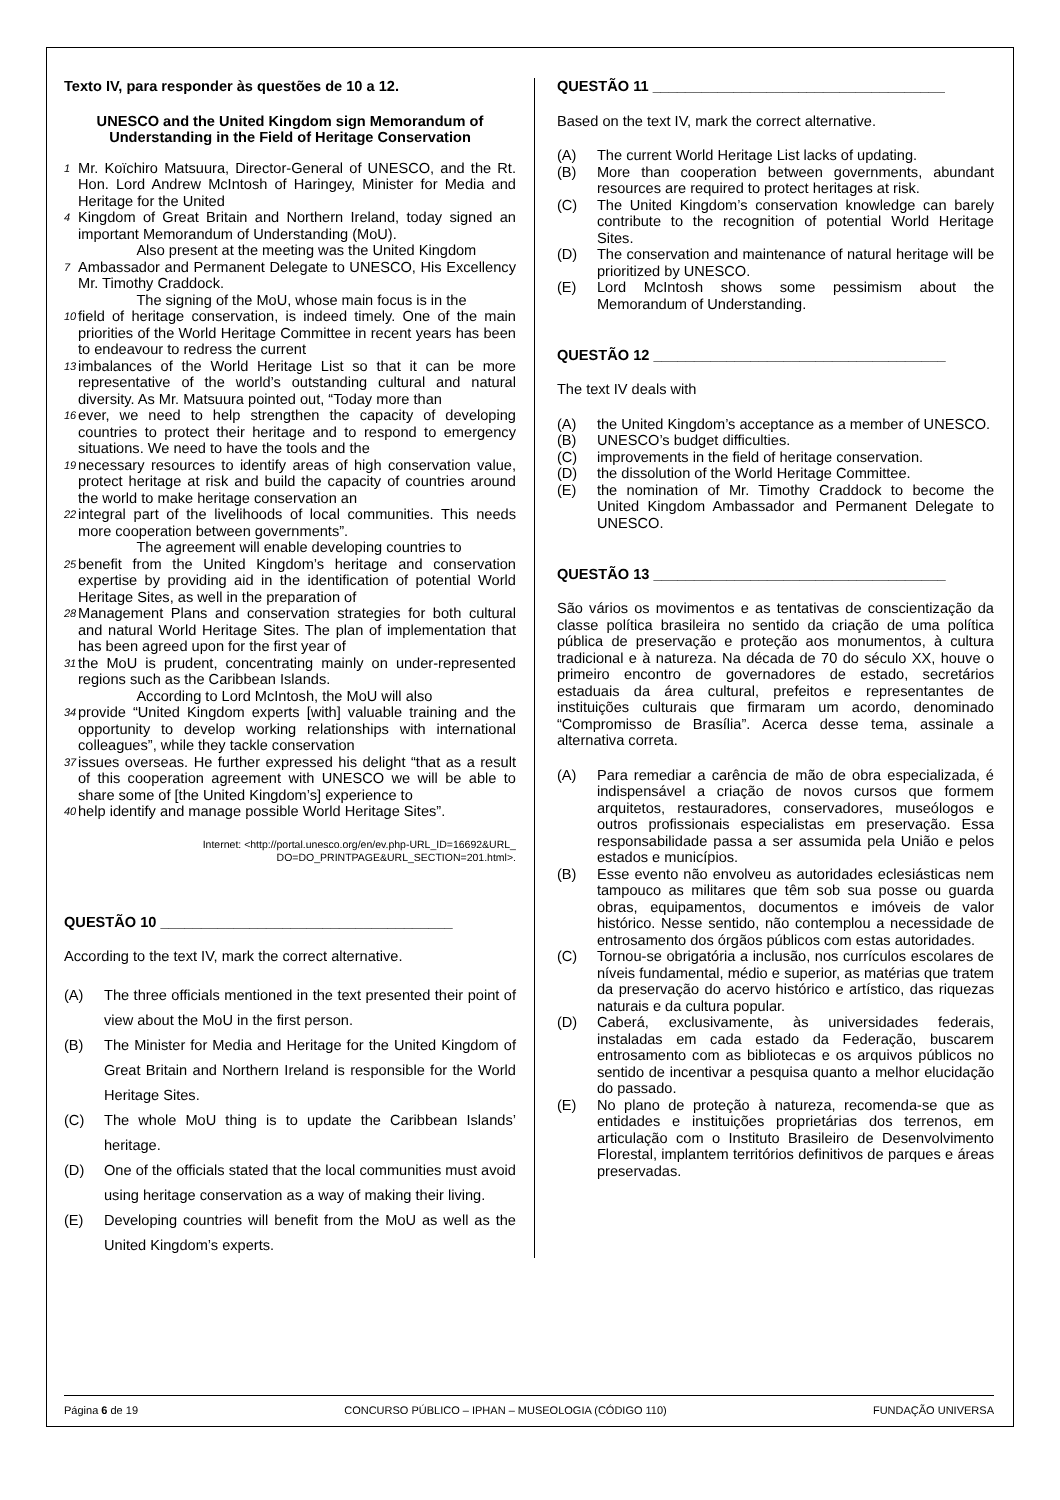Texto IV, para responder às questões de 10 a 12.
UNESCO and the United Kingdom sign Memorandum of Understanding in the Field of Heritage Conservation
1 Mr. Koïchiro Matsuura, Director-General of UNESCO, and the Rt. Hon. Lord Andrew McIntosh of Haringey, Minister for Media and Heritage for the United
4 Kingdom of Great Britain and Northern Ireland, today signed an important Memorandum of Understanding (MoU).
    Also present at the meeting was the United Kingdom
7 Ambassador and Permanent Delegate to UNESCO, His Excellency Mr. Timothy Craddock.
    The signing of the MoU, whose main focus is in the
10 field of heritage conservation, is indeed timely. One of the main priorities of the World Heritage Committee in recent years has been to endeavour to redress the current
13 imbalances of the World Heritage List so that it can be more representative of the world’s outstanding cultural and natural diversity. As Mr. Matsuura pointed out, “Today more than
16 ever, we need to help strengthen the capacity of developing countries to protect their heritage and to respond to emergency situations. We need to have the tools and the
19 necessary resources to identify areas of high conservation value, protect heritage at risk and build the capacity of countries around the world to make heritage conservation an
22 integral part of the livelihoods of local communities. This needs more cooperation between governments”.
    The agreement will enable developing countries to
25 benefit from the United Kingdom’s heritage and conservation expertise by providing aid in the identification of potential World Heritage Sites, as well in the preparation of
28 Management Plans and conservation strategies for both cultural and natural World Heritage Sites. The plan of implementation that has been agreed upon for the first year of
31 the MoU is prudent, concentrating mainly on under-represented regions such as the Caribbean Islands.
    According to Lord McIntosh, the MoU will also
34 provide “United Kingdom experts [with] valuable training and the opportunity to develop working relationships with international colleagues”, while they tackle conservation
37 issues overseas. He further expressed his delight “that as a result of this cooperation agreement with UNESCO we will be able to share some of [the United Kingdom’s] experience to
40 help identify and manage possible World Heritage Sites”.
Internet: <http://portal.unesco.org/en/ev.php-URL_ID=16692&URL_
DO=DO_PRINTPAGE&URL_SECTION=201.html>.
QUESTÃO 10 ____________________________________
According to the text IV, mark the correct alternative.
(A) The three officials mentioned in the text presented their point of view about the MoU in the first person.
(B) The Minister for Media and Heritage for the United Kingdom of Great Britain and Northern Ireland is responsible for the World Heritage Sites.
(C) The whole MoU thing is to update the Caribbean Islands’ heritage.
(D) One of the officials stated that the local communities must avoid using heritage conservation as a way of making their living.
(E) Developing countries will benefit from the MoU as well as the United Kingdom’s experts.
QUESTÃO 11 ____________________________________
Based on the text IV, mark the correct alternative.
(A) The current World Heritage List lacks of updating.
(B) More than cooperation between governments, abundant resources are required to protect heritages at risk.
(C) The United Kingdom’s conservation knowledge can barely contribute to the recognition of potential World Heritage Sites.
(D) The conservation and maintenance of natural heritage will be prioritized by UNESCO.
(E) Lord McIntosh shows some pessimism about the Memorandum of Understanding.
QUESTÃO 12 ____________________________________
The text IV deals with
(A) the United Kingdom’s acceptance as a member of UNESCO.
(B) UNESCO’s budget difficulties.
(C) improvements in the field of heritage conservation.
(D) the dissolution of the World Heritage Committee.
(E) the nomination of Mr. Timothy Craddock to become the United Kingdom Ambassador and Permanent Delegate to UNESCO.
QUESTÃO 13 ____________________________________
São vários os movimentos e as tentativas de conscientização da classe política brasileira no sentido da criação de uma política pública de preservação e proteção aos monumentos, à cultura tradicional e à natureza. Na década de 70 do século XX, houve o primeiro encontro de governadores de estado, secretários estaduais da área cultural, prefeitos e representantes de instituições culturais que firmaram um acordo, denominado “Compromisso de Brasília”. Acerca desse tema, assinale a alternativa correta.
(A) Para remediar a carência de mão de obra especializada, é indispensável a criação de novos cursos que formem arquitetos, restauradores, conservadores, museólogos e outros profissionais especialistas em preservação. Essa responsabilidade passa a ser assumida pela União e pelos estados e municípios.
(B) Esse evento não envolveu as autoridades eclesiásticas nem tampouco as militares que têm sob sua posse ou guarda obras, equipamentos, documentos e imóveis de valor histórico. Nesse sentido, não contemplou a necessidade de entrosamento dos órgãos públicos com estas autoridades.
(C) Tornou-se obrigatória a inclusão, nos currículos escolares de níveis fundamental, médio e superior, as matérias que tratem da preservação do acervo histórico e artístico, das riquezas naturais e da cultura popular.
(D) Caberá, exclusivamente, às universidades federais, instaladas em cada estado da Federação, buscarem entrosamento com as bibliotecas e os arquivos públicos no sentido de incentivar a pesquisa quanto a melhor elucidação do passado.
(E) No plano de proteção à natureza, recomenda-se que as entidades e instituições proprietárias dos terrenos, em articulação com o Instituto Brasileiro de Desenvolvimento Florestal, implantem territórios definitivos de parques e áreas preservadas.
Página 6 de 19 CONCURSO PÚBLICO – IPHAN – MUSEOLOGIA (CÓDIGO 110) FUNDAÇÃO UNIVERSA